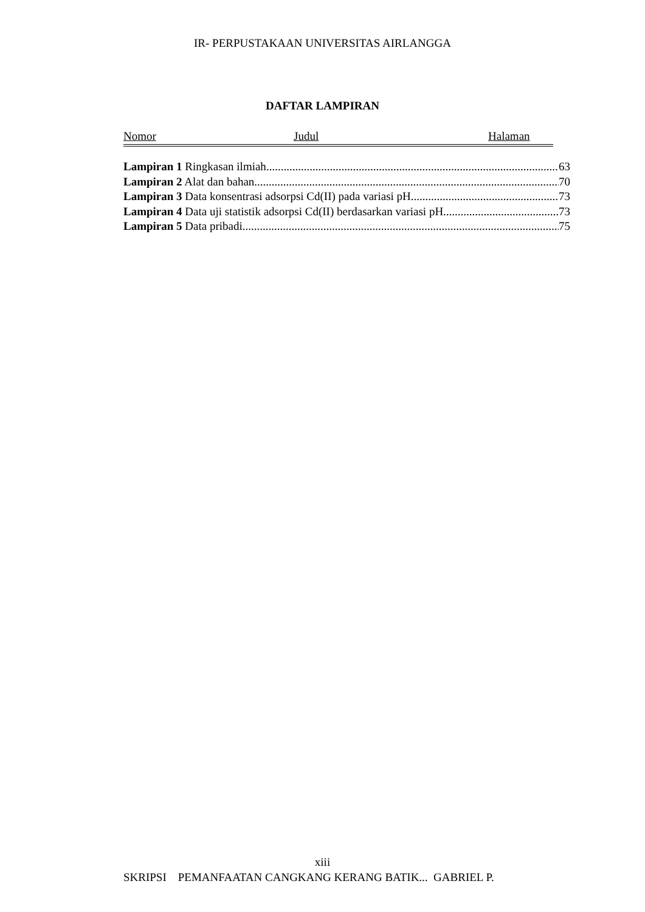IR- PERPUSTAKAAN UNIVERSITAS AIRLANGGA
DAFTAR LAMPIRAN
Nomor Judul Halaman
Lampiran 1 Ringkasan ilmiah 63
Lampiran 2 Alat dan bahan 70
Lampiran 3 Data konsentrasi adsorpsi Cd(II) pada variasi pH 73
Lampiran 4 Data uji statistik adsorpsi Cd(II) berdasarkan variasi pH 73
Lampiran 5 Data pribadi 75
xiii
SKRIPSI PEMANFAATAN CANGKANG KERANG BATIK... GABRIEL P.